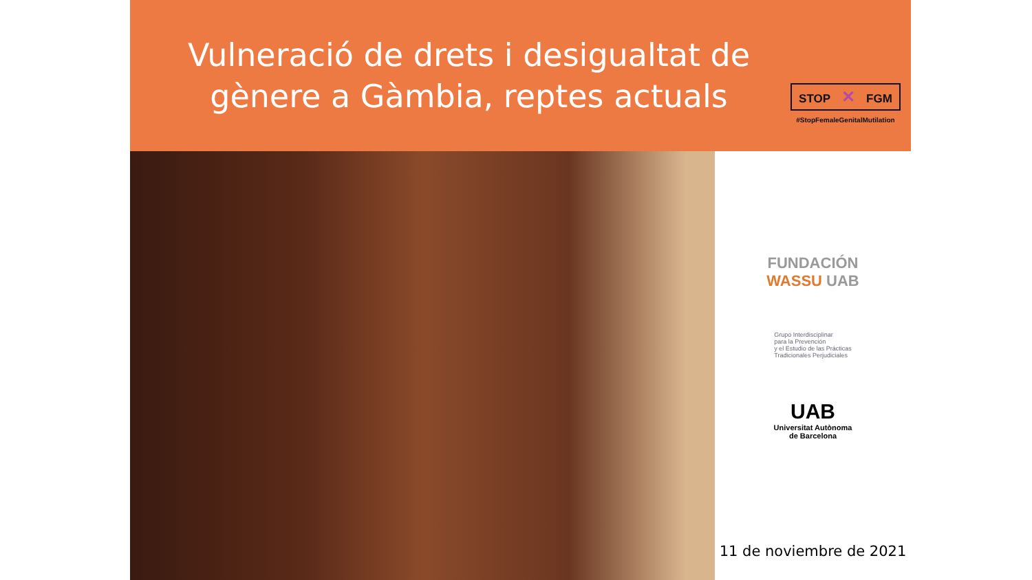Vulneració de drets i desigualtat de gènere a Gàmbia, reptes actuals
STOP ✕ FGM
#StopFemaleGenitalMutilation
FUNDACIÓN
WASSU UAB
Grupo Interdisciplinar
para la Prevención
y el Estudio de las Prácticas
Tradicionales Perjudiciales
UAB
Universitat Autònoma
de Barcelona
11 de noviembre de 2021